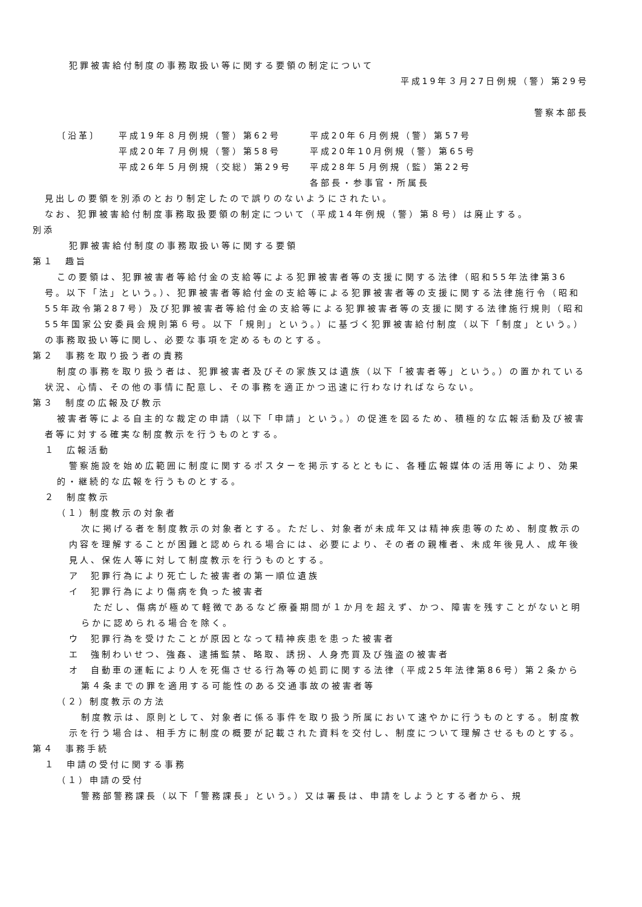犯罪被害給付制度の事務取扱い等に関する要領の制定について
平成19年３月27日例規（警）第29号
警察本部長
| 〔沿革〕 | 平成19年８月例規（警）第62号 | 平成20年６月例規（警）第57号 |
| | 平成20年７月例規（警）第58号 | 平成20年10月例規（警）第65号 |
| | 平成26年５月例規（交総）第29号 | 平成28年５月例規（監）第22号 |
| | | 各部長・参事官・所属長 |
見出しの要領を別添のとおり制定したので誤りのないようにされたい。
なお、犯罪被害給付制度事務取扱要領の制定について（平成14年例規（警）第８号）は廃止する。
別添
犯罪被害給付制度の事務取扱い等に関する要領
第１　趣旨
この要領は、犯罪被害者等給付金の支給等による犯罪被害者等の支援に関する法律（昭和55年法律第36号。以下「法」という。）、犯罪被害者等給付金の支給等による犯罪被害者等の支援に関する法律施行令（昭和55年政令第287号）及び犯罪被害者等給付金の支給等による犯罪被害者等の支援に関する法律施行規則（昭和55年国家公安委員会規則第６号。以下「規則」という。）に基づく犯罪被害給付制度（以下「制度」という。）の事務取扱い等に関し、必要な事項を定めるものとする。
第２　事務を取り扱う者の責務
制度の事務を取り扱う者は、犯罪被害者及びその家族又は遺族（以下「被害者等」という。）の置かれている状況、心情、その他の事情に配意し、その事務を適正かつ迅速に行わなければならない。
第３　制度の広報及び教示
被害者等による自主的な裁定の申請（以下「申請」という。）の促進を図るため、積極的な広報活動及び被害者等に対する確実な制度教示を行うものとする。
１　広報活動
警察施設を始め広範囲に制度に関するポスターを掲示するとともに、各種広報媒体の活用等により、効果的・継続的な広報を行うものとする。
２　制度教示
（１）制度教示の対象者
次に掲げる者を制度教示の対象者とする。ただし、対象者が未成年又は精神疾患等のため、制度教示の内容を理解することが困難と認められる場合には、必要により、その者の親権者、未成年後見人、成年後見人、保佐人等に対して制度教示を行うものとする。
ア　犯罪行為により死亡した被害者の第一順位遺族
イ　犯罪行為により傷病を負った被害者
ただし、傷病が極めて軽微であるなど療養期間が１か月を超えず、かつ、障害を残すことがないと明らかに認められる場合を除く。
ウ　犯罪行為を受けたことが原因となって精神疾患を患った被害者
エ　強制わいせつ、強姦、逮捕監禁、略取、誘拐、人身売買及び強盗の被害者
オ　自動車の運転により人を死傷させる行為等の処罰に関する法律（平成25年法律第86号）第２条から第４条までの罪を適用する可能性のある交通事故の被害者等
（２）制度教示の方法
制度教示は、原則として、対象者に係る事件を取り扱う所属において速やかに行うものとする。制度教示を行う場合は、相手方に制度の概要が記載された資料を交付し、制度について理解させるものとする。
第４　事務手続
１　申請の受付に関する事務
（１）申請の受付
警務部警務課長（以下「警務課長」という。）又は署長は、申請をしようとする者から、規